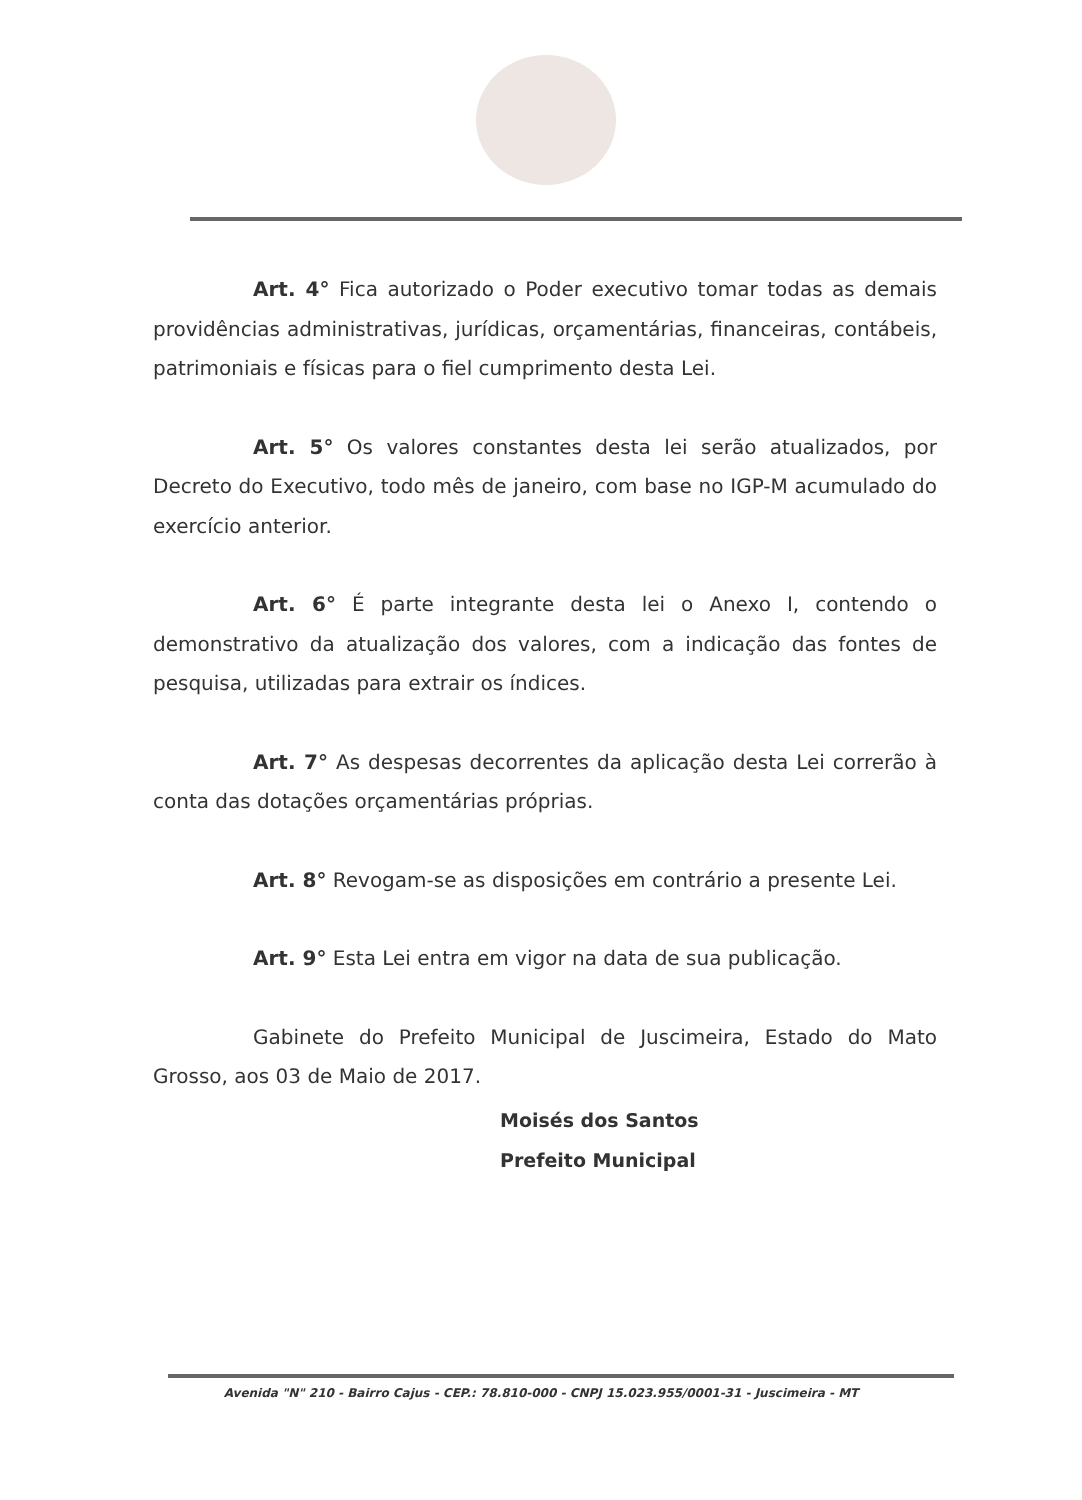Art. 4° Fica autorizado o Poder executivo tomar todas as demais providências administrativas, jurídicas, orçamentárias, financeiras, contábeis, patrimoniais e físicas para o fiel cumprimento desta Lei.
Art. 5° Os valores constantes desta lei serão atualizados, por Decreto do Executivo, todo mês de janeiro, com base no IGP-M acumulado do exercício anterior.
Art. 6° É parte integrante desta lei o Anexo I, contendo o demonstrativo da atualização dos valores, com a indicação das fontes de pesquisa, utilizadas para extrair os índices.
Art. 7° As despesas decorrentes da aplicação desta Lei correrão à conta das dotações orçamentárias próprias.
Art. 8° Revogam-se as disposições em contrário a presente Lei.
Art. 9° Esta Lei entra em vigor na data de sua publicação.
Gabinete do Prefeito Municipal de Juscimeira, Estado do Mato Grosso, aos 03 de Maio de 2017.
Moisés dos Santos
Prefeito Municipal
Avenida "N" 210 - Bairro Cajus - CEP.: 78.810-000 - CNPJ 15.023.955/0001-31 - Juscimeira - MT